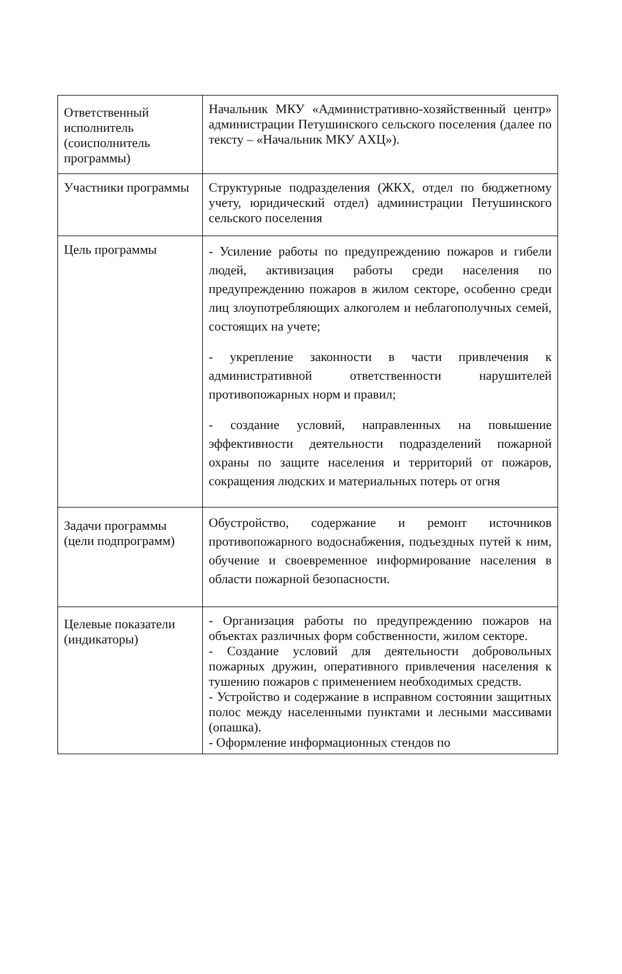| Ответственный исполнитель (соисполнитель программы) | Начальник МКУ «Административно-хозяйственный центр» администрации Петушинского сельского поселения (далее по тексту – «Начальник МКУ АХЦ»). |
| Участники программы | Структурные подразделения (ЖКХ, отдел по бюджетному учету, юридический отдел) администрации Петушинского сельского поселения |
| Цель программы | - Усиление работы по предупреждению пожаров и гибели людей, активизация работы среди населения по предупреждению пожаров в жилом секторе, особенно среди лиц злоупотребляющих алкоголем и неблагополучных семей, состоящих на учете; - укрепление законности в части привлечения к административной ответственности нарушителей противопожарных норм и правил; - создание условий, направленных на повышение эффективности деятельности подразделений пожарной охраны по защите населения и территорий от пожаров, сокращения людских и материальных потерь от огня |
| Задачи программы (цели подпрограмм) | Обустройство, содержание и ремонт источников противопожарного водоснабжения, подъездных путей к ним, обучение и своевременное информирование населения в области пожарной безопасности. |
| Целевые показатели (индикаторы) | - Организация работы по предупреждению пожаров на объектах различных форм собственности, жилом секторе. - Создание условий для деятельности добровольных пожарных дружин, оперативного привлечения населения к тушению пожаров с применением необходимых средств. - Устройство и содержание в исправном состоянии защитных полос между населенными пунктами и лесными массивами (опашка). - Оформление информационных стендов по |